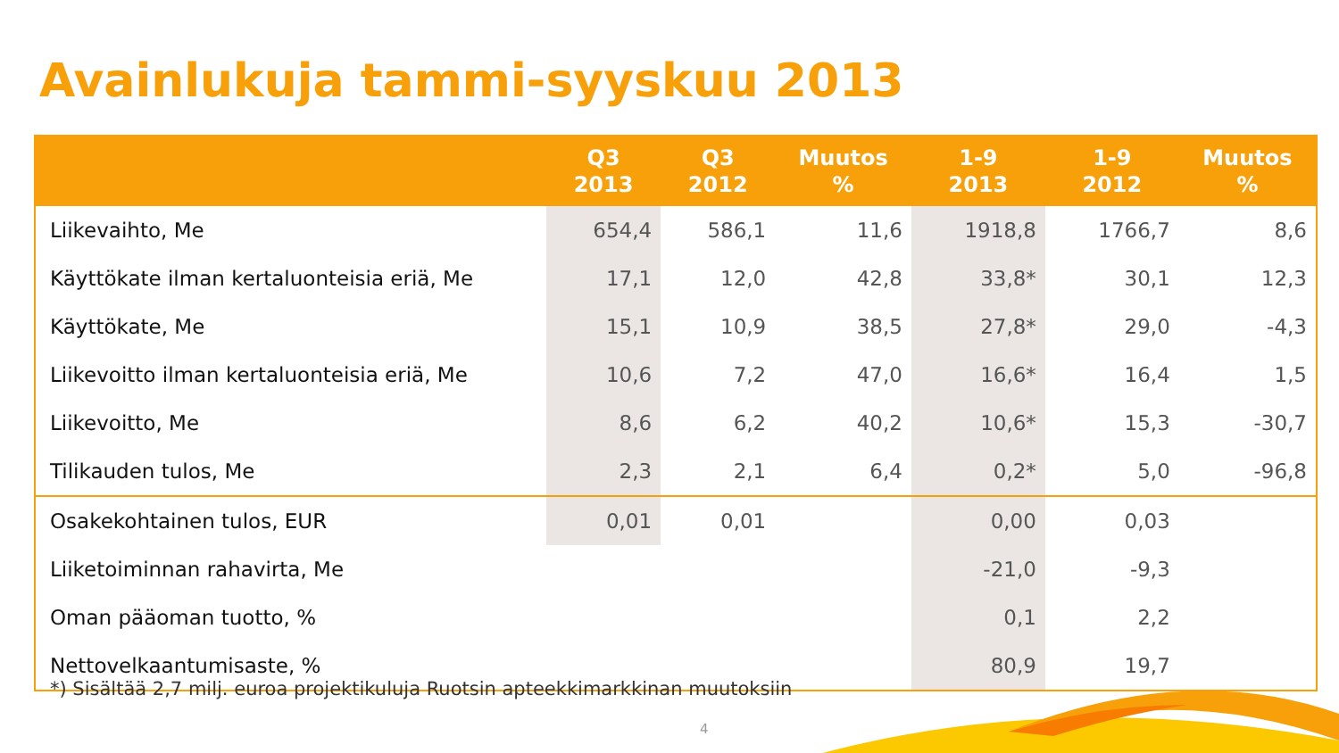Avainlukuja tammi-syyskuu 2013
| | Q3 2013 | Q3 2012 | Muutos % | 1-9 2013 | 1-9 2012 | Muutos % |
| --- | --- | --- | --- | --- | --- | --- |
| Liikevaihto, Me | 654,4 | 586,1 | 11,6 | 1918,8 | 1766,7 | 8,6 |
| Käyttökate ilman kertaluonteisia eriä, Me | 17,1 | 12,0 | 42,8 | 33,8* | 30,1 | 12,3 |
| Käyttökate, Me | 15,1 | 10,9 | 38,5 | 27,8* | 29,0 | -4,3 |
| Liikevoitto ilman kertaluonteisia eriä, Me | 10,6 | 7,2 | 47,0 | 16,6* | 16,4 | 1,5 |
| Liikevoitto, Me | 8,6 | 6,2 | 40,2 | 10,6* | 15,3 | -30,7 |
| Tilikauden tulos, Me | 2,3 | 2,1 | 6,4 | 0,2* | 5,0 | -96,8 |
| Osakekohtainen tulos, EUR | 0,01 | 0,01 | | 0,00 | 0,03 | |
| Liiketoiminnan rahavirta, Me | | | | -21,0 | -9,3 | |
| Oman pääoman tuotto, % | | | | 0,1 | 2,2 | |
| Nettovelkaantumisaste, % | | | | 80,9 | 19,7 | |
*) Sisältää 2,7 milj. euroa projektikuluja Ruotsin apteekkimarkkinan muutoksiin
4